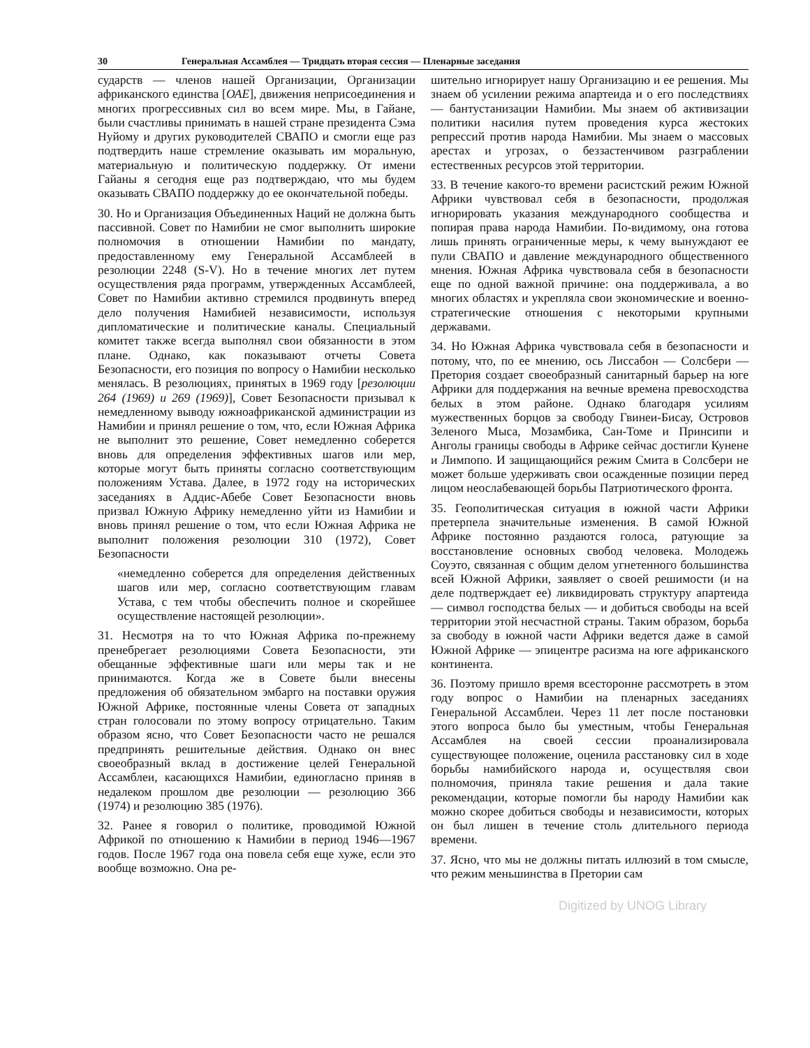30 Генеральная Ассамблея — Тридцать вторая сессия — Пленарные заседания
сударств — членов нашей Организации, Организации африканского единства [ОАЕ], движения неприсоединения и многих прогрессивных сил во всем мире. Мы, в Гайане, были счастливы принимать в нашей стране президента Сэма Нуйому и других руководителей СВАПО и смогли еще раз подтвердить наше стремление оказывать им моральную, материальную и политическую поддержку. От имени Гайаны я сегодня еще раз подтверждаю, что мы будем оказывать СВАПО поддержку до ее окончательной победы.
30. Но и Организация Объединенных Наций не должна быть пассивной. Совет по Намибии не смог выполнить широкие полномочия в отношении Намибии по мандату, предоставленному ему Генеральной Ассамблеей в резолюции 2248 (S-V). Но в течение многих лет путем осуществления ряда программ, утвержденных Ассамблеей, Совет по Намибии активно стремился продвинуть вперед дело получения Намибией независимости, используя дипломатические и политические каналы. Специальный комитет также всегда выполнял свои обязанности в этом плане. Однако, как показывают отчеты Совета Безопасности, его позиция по вопросу о Намибии несколько менялась. В резолюциях, принятых в 1969 году [резолюции 264 (1969) и 269 (1969)], Совет Безопасности призывал к немедленному выводу южноафриканской администрации из Намибии и принял решение о том, что, если Южная Африка не выполнит это решение, Совет немедленно соберется вновь для определения эффективных шагов или мер, которые могут быть приняты согласно соответствующим положениям Устава. Далее, в 1972 году на исторических заседаниях в Аддис-Абебе Совет Безопасности вновь призвал Южную Африку немедленно уйти из Намибии и вновь принял решение о том, что если Южная Африка не выполнит положения резолюции 310 (1972), Совет Безопасности
«немедленно соберется для определения действенных шагов или мер, согласно соответствующим главам Устава, с тем чтобы обеспечить полное и скорейшее осуществление настоящей резолюции».
31. Несмотря на то что Южная Африка по-прежнему пренебрегает резолюциями Совета Безопасности, эти обещанные эффективные шаги или меры так и не принимаются. Когда же в Совете были внесены предложения об обязательном эмбарго на поставки оружия Южной Африке, постоянные члены Совета от западных стран голосовали по этому вопросу отрицательно. Таким образом ясно, что Совет Безопасности часто не решался предпринять решительные действия. Однако он внес своеобразный вклад в достижение целей Генеральной Ассамблеи, касающихся Намибии, единогласно приняв в недалеком прошлом две резолюции — резолюцию 366 (1974) и резолюцию 385 (1976).
32. Ранее я говорил о политике, проводимой Южной Африкой по отношению к Намибии в период 1946—1967 годов. После 1967 года она повела себя еще хуже, если это вообще возможно. Она ре-
шительно игнорирует нашу Организацию и ее решения. Мы знаем об усилении режима апартеида и о его последствиях — бантустанизации Намибии. Мы знаем об активизации политики насилия путем проведения курса жестоких репрессий против народа Намибии. Мы знаем о массовых арестах и угрозах, о беззастенчивом разграблении естественных ресурсов этой территории.
33. В течение какого-то времени расистский режим Южной Африки чувствовал себя в безопасности, продолжая игнорировать указания международного сообщества и попирая права народа Намибии. По-видимому, она готова лишь принять ограниченные меры, к чему вынуждают ее пули СВАПО и давление международного общественного мнения. Южная Африка чувствовала себя в безопасности еще по одной важной причине: она поддерживала, а во многих областях и укрепляла свои экономические и военно-стратегические отношения с некоторыми крупными державами.
34. Но Южная Африка чувствовала себя в безопасности и потому, что, по ее мнению, ось Лиссабон — Солсбери — Претория создает своеобразный санитарный барьер на юге Африки для поддержания на вечные времена превосходства белых в этом районе. Однако благодаря усилиям мужественных борцов за свободу Гвинеи-Бисау, Островов Зеленого Мыса, Мозамбика, Сан-Томе и Принсипи и Анголы границы свободы в Африке сейчас достигли Кунене и Лимпопо. И защищающийся режим Смита в Солсбери не может больше удерживать свои осажденные позиции перед лицом неослабевающей борьбы Патриотического фронта.
35. Геополитическая ситуация в южной части Африки претерпела значительные изменения. В самой Южной Африке постоянно раздаются голоса, ратующие за восстановление основных свобод человека. Молодежь Соуэто, связанная с общим делом угнетенного большинства всей Южной Африки, заявляет о своей решимости (и на деле подтверждает ее) ликвидировать структуру апартеида — символ господства белых — и добиться свободы на всей территории этой несчастной страны. Таким образом, борьба за свободу в южной части Африки ведется даже в самой Южной Африке — эпицентре расизма на юге африканского континента.
36. Поэтому пришло время всесторонне рассмотреть в этом году вопрос о Намибии на пленарных заседаниях Генеральной Ассамблеи. Через 11 лет после постановки этого вопроса было бы уместным, чтобы Генеральная Ассамблея на своей сессии проанализировала существующее положение, оценила расстановку сил в ходе борьбы намибийского народа и, осуществляя свои полномочия, приняла такие решения и дала такие рекомендации, которые помогли бы народу Намибии как можно скорее добиться свободы и независимости, которых он был лишен в течение столь длительного периода времени.
37. Ясно, что мы не должны питать иллюзий в том смысле, что режим меньшинства в Претории сам
Digitized by UNOG Library